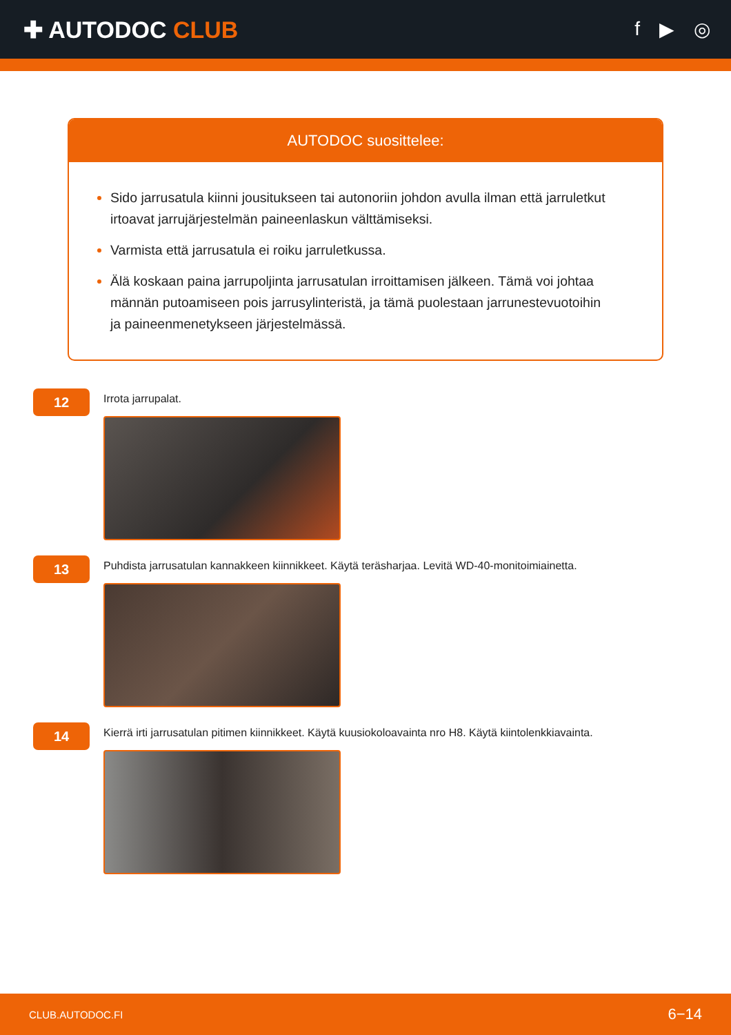✚ AUTODOC CLUB
f ▶ ◎
AUTODOC suosittelee:
Sido jarrusatula kiinni jousitukseen tai autonoriin johdon avulla ilman että jarruletkut irtoavat jarrujärjestelmän paineenlaskun välttämiseksi.
Varmista että jarrusatula ei roiku jarruletkussa.
Älä koskaan paina jarrupoljinta jarrusatulan irroittamisen jälkeen. Tämä voi johtaa männän putoamiseen pois jarrusylinteristä, ja tämä puolestaan jarrunestevuotoihin ja paineenmenetykseen järjestelmässä.
12
Irrota jarrupalat.
13
Puhdista jarrusatulan kannakkeen kiinnikkeet. Käytä teräsharjaa. Levitä WD-40-monitoimiainetta.
14
Kierrä irti jarrusatulan pitimen kiinnikkeet. Käytä kuusiokoloavainta nro H8. Käytä kiintolenkkiavainta.
CLUB.AUTODOC.FI 6−14